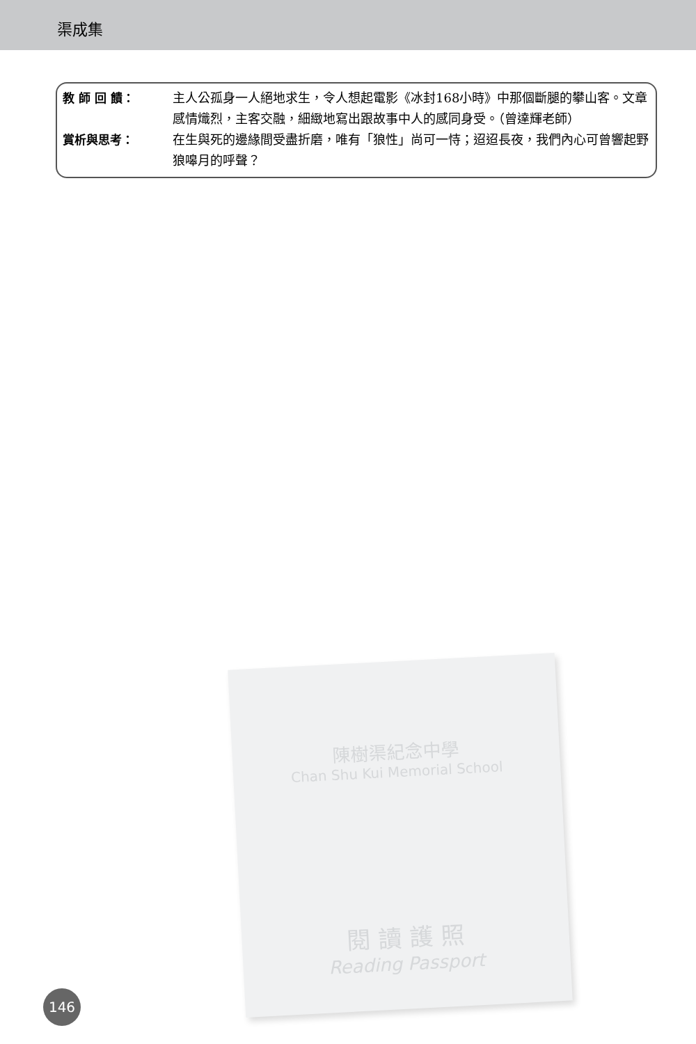渠成集
教 師 回 饋： 主人公孤身一人絕地求生，令人想起電影《冰封168小時》中那個斷腿的攀山客。文章感情熾烈，主客交融，細緻地寫出跟故事中人的感同身受。（曾達輝老師）
賞析與思考： 在生與死的邊緣間受盡折磨，唯有「狼性」尚可一恃；迢迢長夜，我們內心可曾響起野狼嗥月的呼聲？
陳樹渠紀念中學
Chan Shu Kui Memorial School
閱 讀 護 照
Reading Passport
146